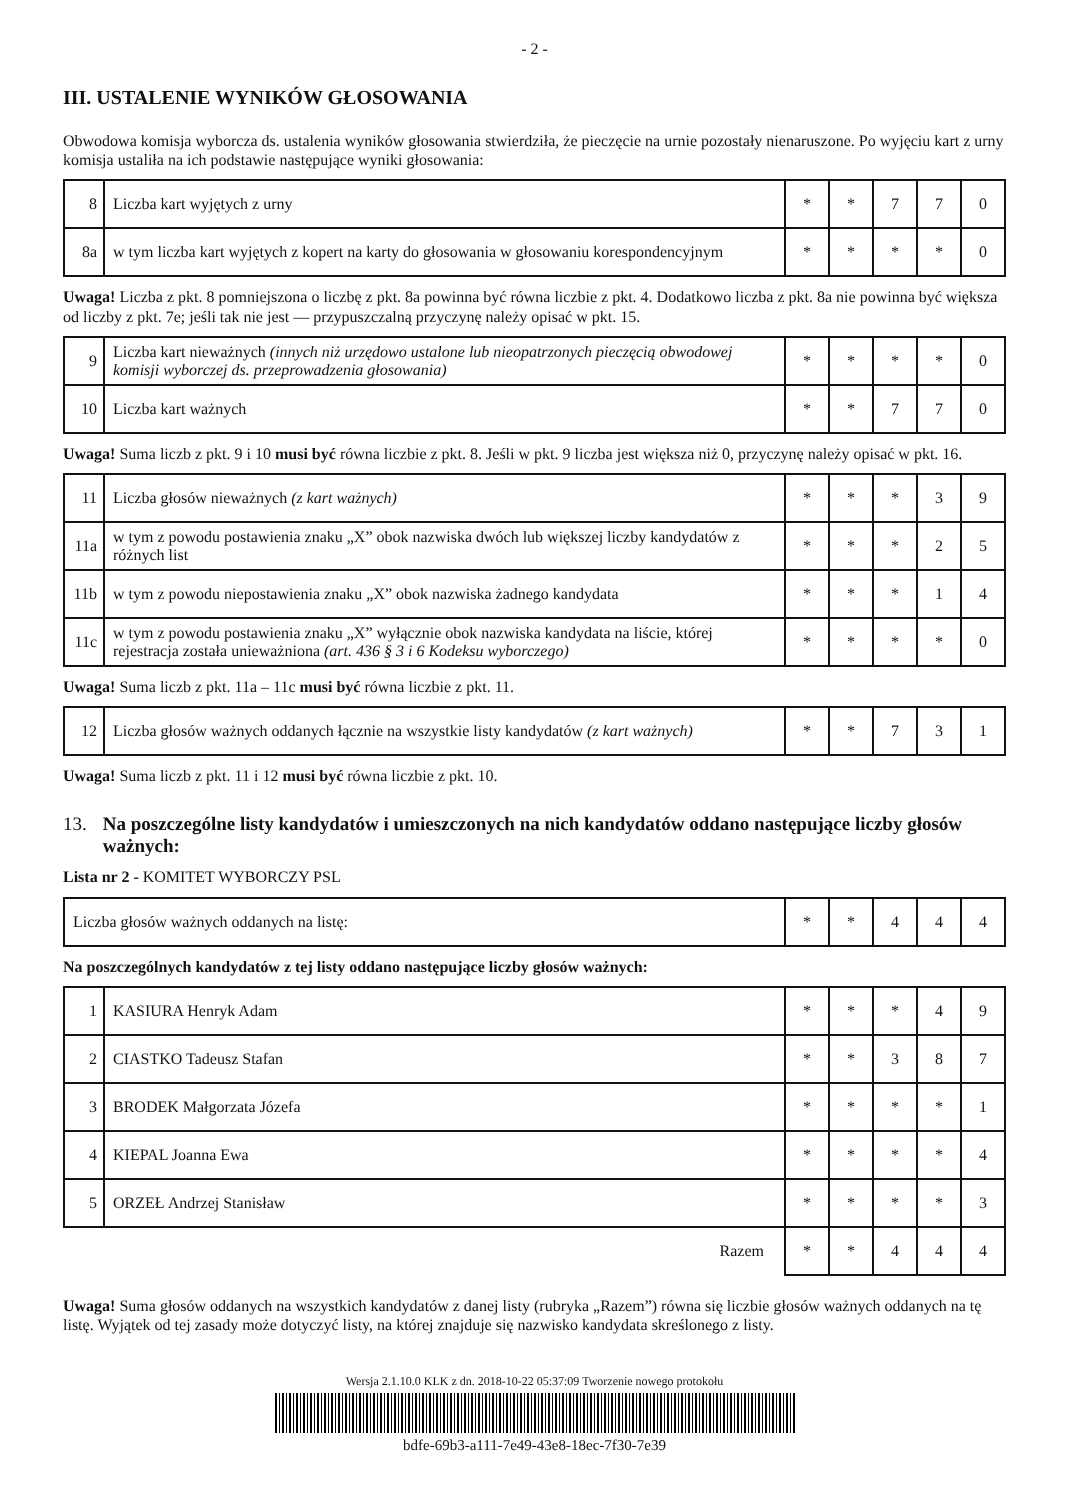- 2 -
III. USTALENIE WYNIKÓW GŁOSOWANIA
Obwodowa komisja wyborcza ds. ustalenia wyników głosowania stwierdziła, że pieczęcie na urnie pozostały nienaruszone. Po wyjęciu kart z urny komisja ustaliła na ich podstawie następujące wyniki głosowania:
| 8 | Liczba kart wyjętych z urny | * | * | 7 | 7 | 0 |
| 8a | w tym liczba kart wyjętych z kopert na karty do głosowania w głosowaniu korespondencyjnym | * | * | * | * | 0 |
Uwaga! Liczba z pkt. 8 pomniejszona o liczbę z pkt. 8a powinna być równa liczbie z pkt. 4. Dodatkowo liczba z pkt. 8a nie powinna być większa od liczby z pkt. 7e; jeśli tak nie jest — przypuszczalną przyczynę należy opisać w pkt. 15.
| 9 | Liczba kart nieważnych (innych niż urzędowo ustalone lub nieopatrzonych pieczęcią obwodowej komisji wyborczej ds. przeprowadzenia głosowania) | * | * | * | * | 0 |
| 10 | Liczba kart ważnych | * | * | 7 | 7 | 0 |
Uwaga! Suma liczb z pkt. 9 i 10 musi być równa liczbie z pkt. 8. Jeśli w pkt. 9 liczba jest większa niż 0, przyczynę należy opisać w pkt. 16.
| 11 | Liczba głosów nieważnych (z kart ważnych) | * | * | * | 3 | 9 |
| 11a | w tym z powodu postawienia znaku „X” obok nazwiska dwóch lub większej liczby kandydatów z różnych list | * | * | * | 2 | 5 |
| 11b | w tym z powodu niepostawienia znaku „X” obok nazwiska żadnego kandydata | * | * | * | 1 | 4 |
| 11c | w tym z powodu postawienia znaku „X” wyłącznie obok nazwiska kandydata na liście, której rejestracja została unieważniona (art. 436 § 3 i 6 Kodeksu wyborczego) | * | * | * | * | 0 |
Uwaga! Suma liczb z pkt. 11a – 11c musi być równa liczbie z pkt. 11.
| 12 | Liczba głosów ważnych oddanych łącznie na wszystkie listy kandydatów (z kart ważnych) | * | * | 7 | 3 | 1 |
Uwaga! Suma liczb z pkt. 11 i 12 musi być równa liczbie z pkt. 10.
13. Na poszczególne listy kandydatów i umieszczonych na nich kandydatów oddano następujące liczby głosów ważnych:
Lista nr 2 - KOMITET WYBORCZY PSL
| Liczba głosów ważnych oddanych na listę: | * | * | 4 | 4 | 4 |
Na poszczególnych kandydatów z tej listy oddano następujące liczby głosów ważnych:
| 1 | KASIURA Henryk Adam | * | * | * | 4 | 9 |
| 2 | CIASTKO Tadeusz Stafan | * | * | 3 | 8 | 7 |
| 3 | BRODEK Małgorzata Józefa | * | * | * | * | 1 |
| 4 | KIEPAL Joanna Ewa | * | * | * | * | 4 |
| 5 | ORZEŁ Andrzej Stanisław | * | * | * | * | 3 |
| Razem | | * | * | 4 | 4 | 4 |
Uwaga! Suma głosów oddanych na wszystkich kandydatów z danej listy (rubryka „Razem”) równa się liczbie głosów ważnych oddanych na tę listę. Wyjątek od tej zasady może dotyczyć listy, na której znajduje się nazwisko kandydata skreślonego z listy.
Wersja 2.1.10.0 KLK z dn. 2018-10-22 05:37:09 Tworzenie nowego protokołu
bdfe-69b3-a111-7e49-43e8-18ec-7f30-7e39